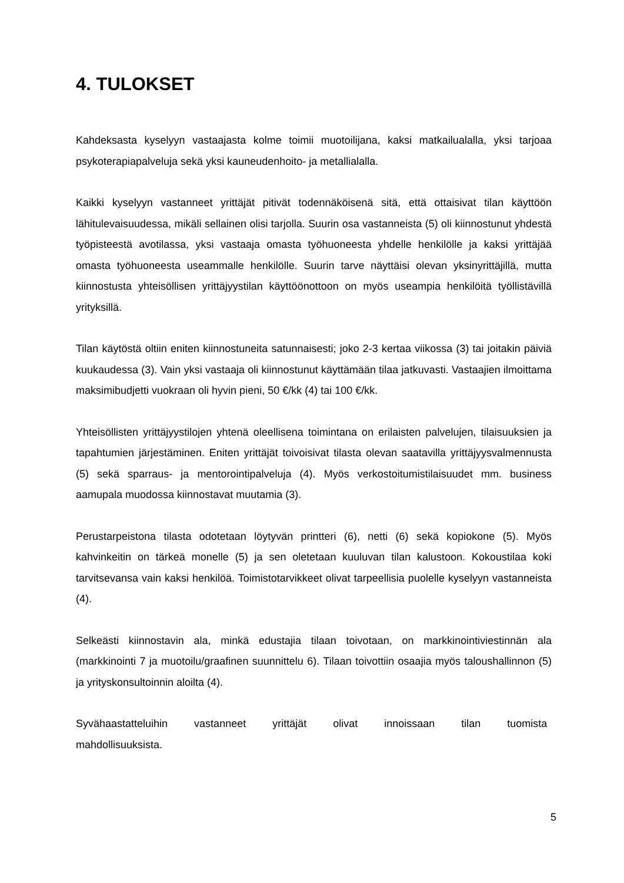4. TULOKSET
Kahdeksasta kyselyyn vastaajasta kolme toimii muotoilijana, kaksi matkailualalla, yksi tarjoaa psykoterapiapalveluja sekä yksi kauneudenhoito- ja metallialalla.
Kaikki kyselyyn vastanneet yrittäjät pitivät todennäköisenä sitä, että ottaisivat tilan käyttöön lähitulevaisuudessa, mikäli sellainen olisi tarjolla. Suurin osa vastanneista (5) oli kiinnostunut yhdestä työpisteestä avotilassa, yksi vastaaja omasta työhuoneesta yhdelle henkilölle ja kaksi yrittäjää omasta työhuoneesta useammalle henkilölle. Suurin tarve näyttäisi olevan yksinyrittäjillä, mutta kiinnostusta yhteisöllisen yrittäjyystilan käyttöönottoon on myös useampia henkilöitä työllistävillä yrityksillä.
Tilan käytöstä oltiin eniten kiinnostuneita satunnaisesti; joko 2-3 kertaa viikossa (3) tai joitakin päiviä kuukaudessa (3). Vain yksi vastaaja oli kiinnostunut käyttämään tilaa jatkuvasti. Vastaajien ilmoittama maksimibudjetti vuokraan oli hyvin pieni, 50 €/kk (4) tai 100 €/kk.
Yhteisöllisten yrittäjyystilojen yhtenä oleellisena toimintana on erilaisten palvelujen, tilaisuuksien ja tapahtumien järjestäminen. Eniten yrittäjät toivoisivat tilasta olevan saatavilla yrittäjyysvalmennusta (5) sekä sparraus- ja mentorointipalveluja (4). Myös verkostoitumistilaisuudet mm. business aamupala muodossa kiinnostavat muutamia (3).
Perustarpeistona tilasta odotetaan löytyvän printteri (6), netti (6) sekä kopiokone (5). Myös kahvinkeitin on tärkeä monelle (5) ja sen oletetaan kuuluvan tilan kalustoon. Kokoustilaa koki tarvitsevansa vain kaksi henkilöä. Toimistotarvikkeet olivat tarpeellisia puolelle kyselyyn vastanneista (4).
Selkeästi kiinnostavin ala, minkä edustajia tilaan toivotaan, on markkinointiviestinnän ala (markkinointi 7 ja muotoilu/graafinen suunnittelu 6). Tilaan toivottiin osaajia myös taloushallinnon (5) ja yrityskonsultoinnin aloilta (4).
Syvähaastatteluihin vastanneet yrittäjät olivat innoissaan tilan tuomista
mahdollisuuksista.
5